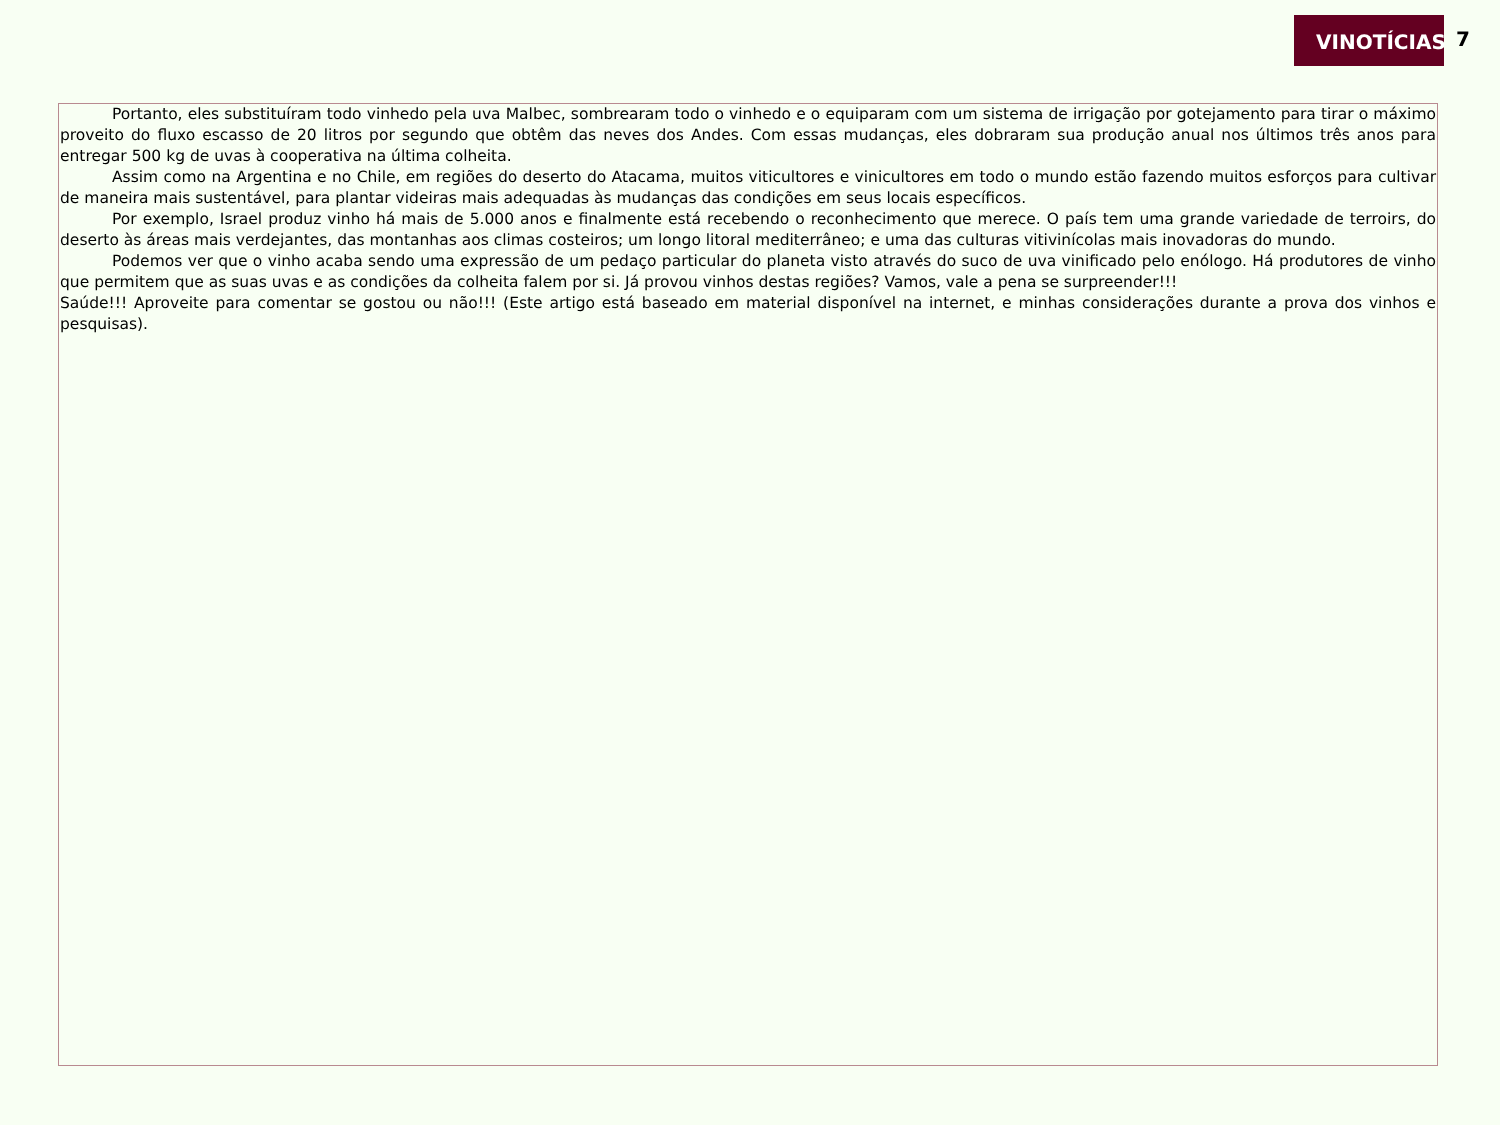VINOTÍCIAS
7
Portanto, eles substituíram todo vinhedo pela uva Malbec, sombrearam todo o vinhedo e o equiparam com um sistema de irrigação por gotejamento para tirar o máximo proveito do fluxo escasso de 20 litros por segundo que obtêm das neves dos Andes. Com essas mudanças, eles dobraram sua produção anual nos últimos três anos para entregar 500 kg de uvas à cooperativa na última colheita.
Assim como na Argentina e no Chile, em regiões do deserto do Atacama, muitos viticultores e vinicultores em todo o mundo estão fazendo muitos esforços para cultivar de maneira mais sustentável, para plantar videiras mais adequadas às mudanças das condições em seus locais específicos.
Por exemplo, Israel produz vinho há mais de 5.000 anos e finalmente está recebendo o reconhecimento que merece. O país tem uma grande variedade de terroirs, do deserto às áreas mais verdejantes, das montanhas aos climas costeiros; um longo litoral mediterrâneo; e uma das culturas vitivinícolas mais inovadoras do mundo.
Podemos ver que o vinho acaba sendo uma expressão de um pedaço particular do planeta visto através do suco de uva vinificado pelo enólogo. Há produtores de vinho que permitem que as suas uvas e as condições da colheita falem por si. Já provou vinhos destas regiões? Vamos, vale a pena se surpreender!!!
Saúde!!! Aproveite para comentar se gostou ou não!!! (Este artigo está baseado em material disponível na internet, e minhas considerações durante a prova dos vinhos e pesquisas).